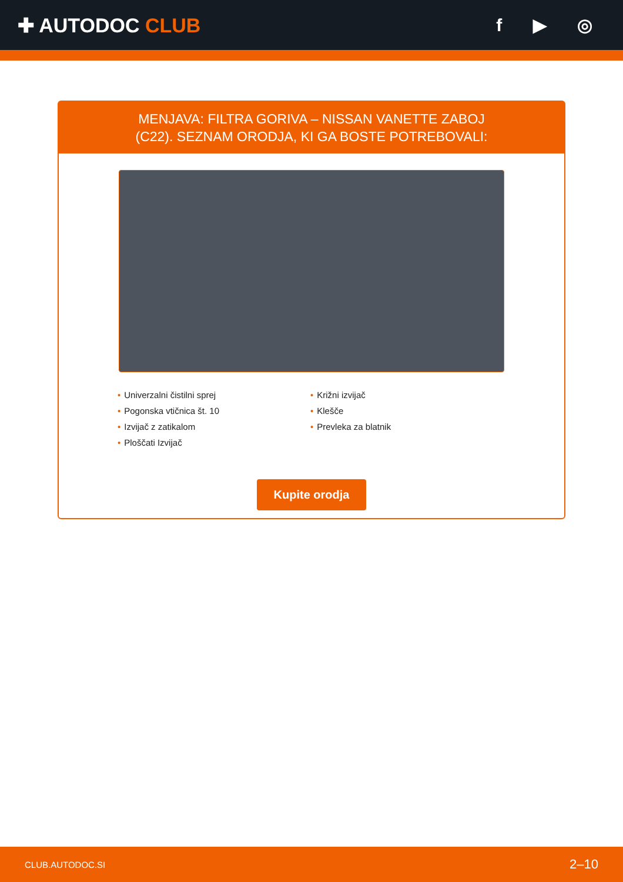✚ AUTODOC CLUB f ▶ ◎
MENJAVA: FILTRA GORIVA – NISSAN VANETTE ZABOJ
(C22). SEZNAM ORODJA, KI GA BOSTE POTREBOVALI:
Univerzalni čistilni sprej
Pogonska vtičnica št. 10
Izvijač z zatikalom
Ploščati Izvijač
Križni izvijač
Klešče
Prevleka za blatnik
Kupite orodja
CLUB.AUTODOC.SI 2–10